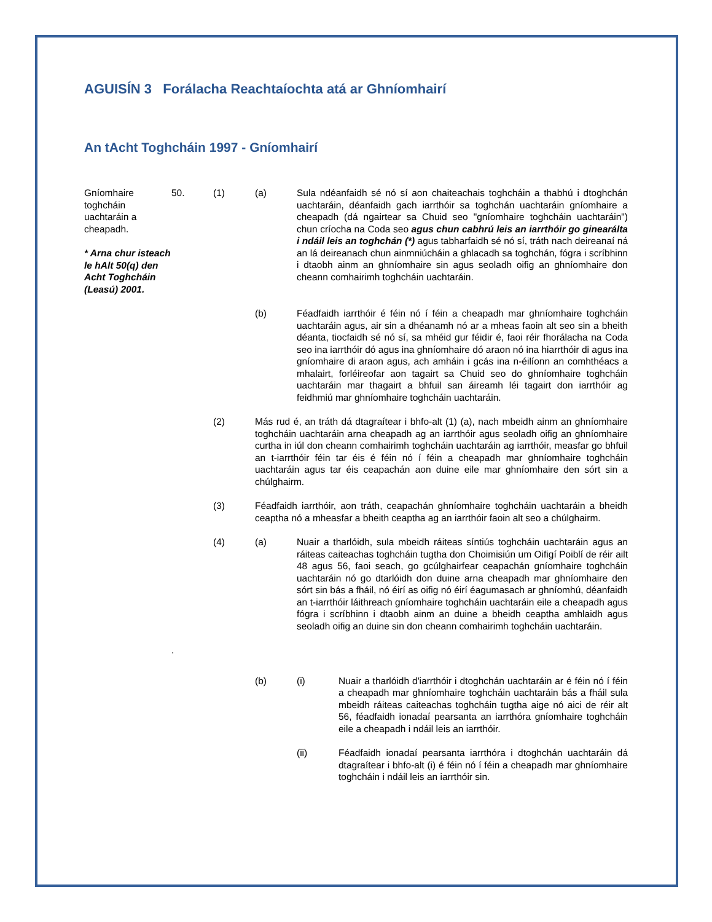AGUISÍN 3 Forálacha Reachtaíochta atá ar Ghníomhairí
An tAcht Toghcháin 1997 - Gníomhairí
Gníomhaire toghcháin uachtaráin a cheapadh.
* Arna chur isteach le hAlt 50(q) den Acht Toghcháin (Leasú) 2001.
50. (1) (a) Sula ndéanfaidh sé nó sí aon chaiteachais toghcháin a thabhú i dtoghchán uachtaráin, déanfaidh gach iarrthóir sa toghchán uachtaráin gníomhaire a cheapadh (dá ngairtear sa Chuid seo "gníomhaire toghcháin uachtaráin") chun críocha na Coda seo agus chun cabhrú leis an iarrthóir go ginearálta i ndáil leis an toghchán (*) agus tabharfaidh sé nó sí, tráth nach deireanaí ná an lá deireanach chun ainmniúcháin a ghlacadh sa toghchán, fógra i scríbhinn i dtaobh ainm an ghníomhaire sin agus seoladh oifig an ghníomhaire don cheann comhairimh toghcháin uachtaráin.
(b) Féadfaidh iarrthóir é féin nó í féin a cheapadh mar ghníomhaire toghcháin uachtaráin agus, air sin a dhéanamh nó ar a mheas faoin alt seo sin a bheith déanta, tiocfaidh sé nó sí, sa mhéid gur féidir é, faoi réir fhorálacha na Coda seo ina iarrthóir dó agus ina ghníomhaire dó araon nó ina hiarrthóir di agus ina gníomhaire di araon agus, ach amháin i gcás ina n-éilíonn an comhthéacs a mhalairt, forléireofar aon tagairt sa Chuid seo do ghníomhaire toghcháin uachtaráin mar thagairt a bhfuil san áireamh léi tagairt don iarrthóir ag feidhmiú mar ghníomhaire toghcháin uachtaráin.
(2) Más rud é, an tráth dá dtagraítear i bhfo-alt (1) (a), nach mbeidh ainm an ghníomhaire toghcháin uachtaráin arna cheapadh ag an iarrthóir agus seoladh oifig an ghníomhaire curtha in iúl don cheann comhairimh toghcháin uachtaráin ag iarrthóir, measfar go bhfuil an t-iarrthóir féin tar éis é féin nó í féin a cheapadh mar ghníomhaire toghcháin uachtaráin agus tar éis ceapachán aon duine eile mar ghníomhaire den sórt sin a chúlghairm.
(3) Féadfaidh iarrthóir, aon tráth, ceapachán ghníomhaire toghcháin uachtaráin a bheidh ceaptha nó a mheasfar a bheith ceaptha ag an iarrthóir faoin alt seo a chúlghairm.
(4) (a) Nuair a tharlóidh, sula mbeidh ráiteas síntiús toghcháin uachtaráin agus an ráiteas caiteachas toghcháin tugtha don Choimisiún um Oifigí Poiblí de réir ailt 48 agus 56, faoi seach, go gcúlghairfear ceapachán gníomhaire toghcháin uachtaráin nó go dtarlóidh don duine arna cheapadh mar ghníomhaire den sórt sin bás a fháil, nó éirí as oifig nó éirí éagumasach ar ghníomhú, déanfaidh an t-iarrthóir láithreach gníomhaire toghcháin uachtaráin eile a cheapadh agus fógra i scríbhinn i dtaobh ainm an duine a bheidh ceaptha amhlaidh agus seoladh oifig an duine sin don cheann comhairimh toghcháin uachtaráin.
.
(b) (i) Nuair a tharlóidh d'iarrthóir i dtoghchán uachtaráin ar é féin nó í féin a cheapadh mar ghníomhaire toghcháin uachtaráin bás a fháil sula mbeidh ráiteas caiteachas toghcháin tugtha aige nó aici de réir alt 56, féadfaidh ionadaí pearsanta an iarrthóra gníomhaire toghcháin eile a cheapadh i ndáil leis an iarrthóir.
(ii) Féadfaidh ionadaí pearsanta iarrthóra i dtoghchán uachtaráin dá dtagraítear i bhfo-alt (i) é féin nó í féin a cheapadh mar ghníomhaire toghcháin i ndáil leis an iarrthóir sin.